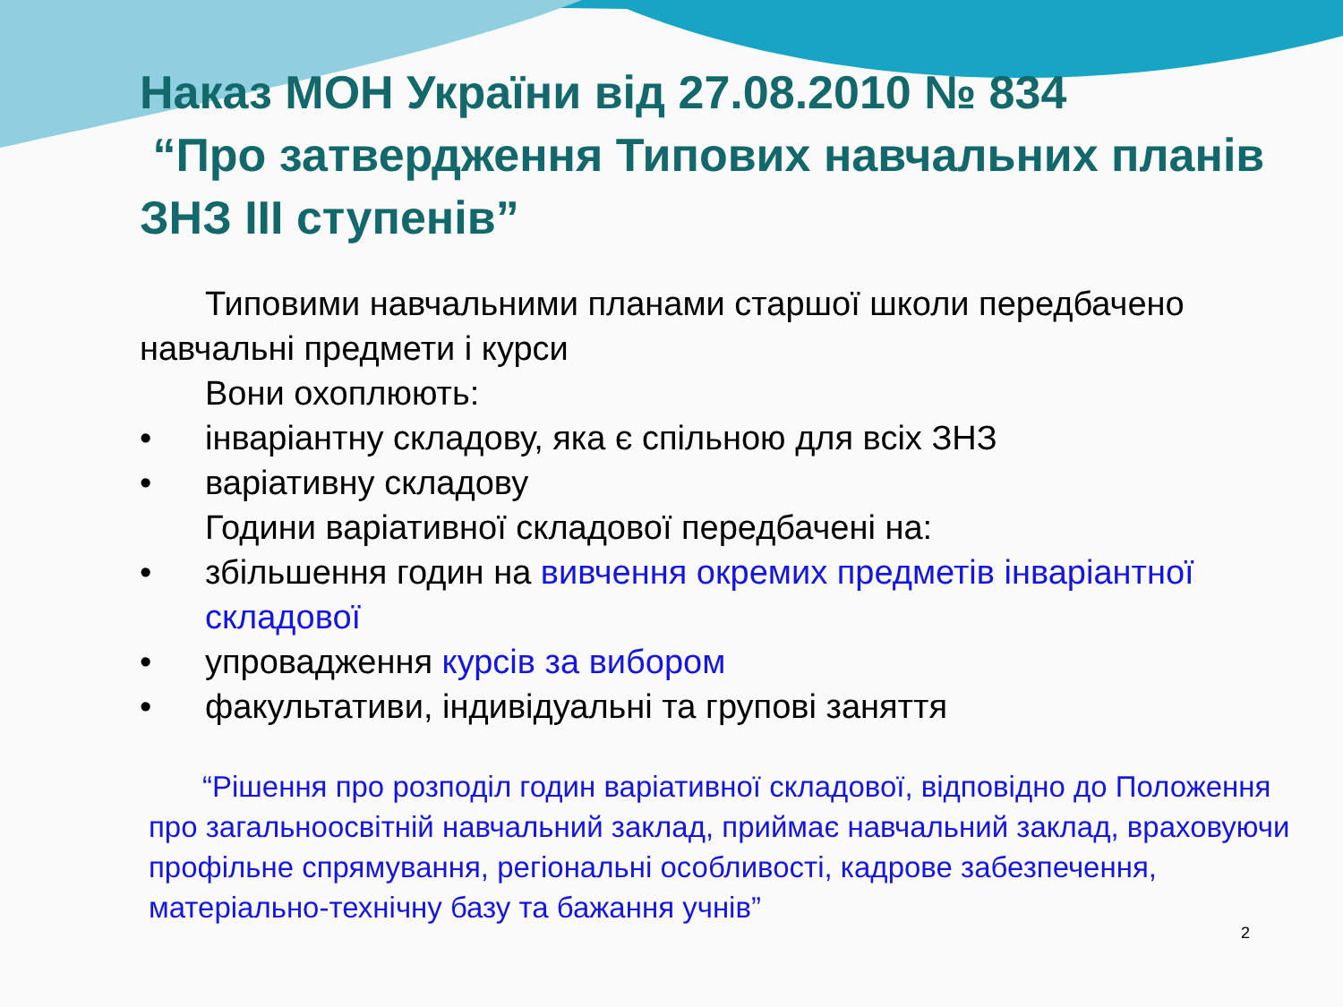Наказ МОН України від 27.08.2010 № 834
“Про затвердження Типових навчальних планів ЗНЗ ІІІ ступенів”
Типовими навчальними планами старшої школи передбачено навчальні предмети і курси
Вони охоплюють:
• інваріантну складову, яка є спільною для всіх ЗНЗ
• варіативну складову
Години варіативної складової передбачені на:
• збільшення годин на вивчення окремих предметів інваріантної складової
• упровадження курсів за вибором
• факультативи, індивідуальні та групові заняття
“Рішення про розподіл годин варіативної складової, відповідно до Положення про загальноосвітній навчальний заклад, приймає навчальний заклад, враховуючи профільне спрямування, регіональні особливості, кадрове забезпечення, матеріально-технічну базу та бажання учнів”
2